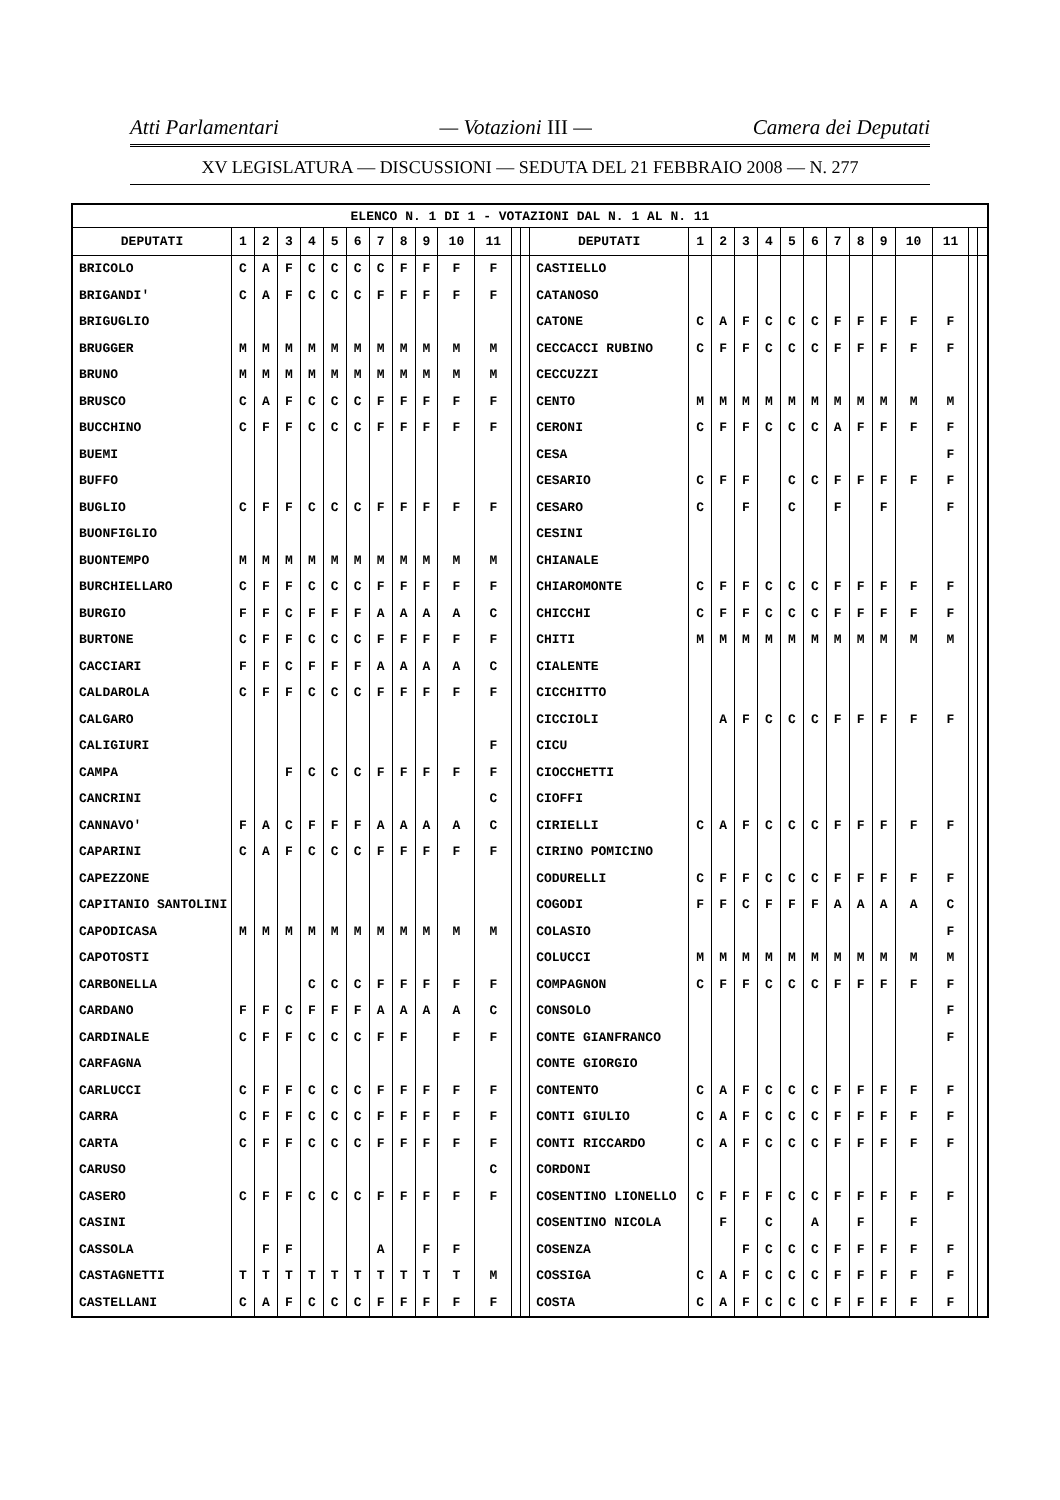Atti Parlamentari — Votazioni III — Camera dei Deputati
XV LEGISLATURA — DISCUSSIONI — SEDUTA DEL 21 FEBBRAIO 2008 — N. 277
| ELENCO N. 1 DI 1 - VOTAZIONI DAL N. 1 AL N. 11 | | | | | | | | | | | | | | | | | | | | | | | | | | | |
| DEPUTATI | 1 | 2 | 3 | 4 | 5 | 6 | 7 | 8 | 9 | 10 | 11 | | | DEPUTATI | 1 | 2 | 3 | 4 | 5 | 6 | 7 | 8 | 9 | 10 | 11 | | |
| BRICOLO | C | A | F | C | C | C | C | F | F | F | F | | | CASTIELLO | | | | | | | | | | | | | |
| BRIGANDI' | C | A | F | C | C | C | F | F | F | F | F | | | CATANOSO | | | | | | | | | | | | | |
| BRIGUGLIO | | | | | | | | | | | | | | CATONE | C | A | F | C | C | C | F | F | F | F | F | | |
| BRUGGER | M | M | M | M | M | M | M | M | M | M | M | | | CECCACCI RUBINO | C | F | F | C | C | C | F | F | F | F | F | | |
| BRUNO | M | M | M | M | M | M | M | M | M | M | M | | | CECCUZZI | | | | | | | | | | | | | |
| BRUSCO | C | A | F | C | C | C | F | F | F | F | F | | | CENTO | M | M | M | M | M | M | M | M | M | M | M | | |
| BUCCHINO | C | F | F | C | C | C | F | F | F | F | F | | | CERONI | C | F | F | C | C | C | A | F | F | F | F | | |
| BUEMI | | | | | | | | | | | | | | CESA | | | | | | | | | | | F | | |
| BUFFO | | | | | | | | | | | | | | CESARIO | C | F | F | | C | C | F | F | F | F | F | | |
| BUGLIO | C | F | F | C | C | C | F | F | F | F | F | | | CESARO | C | | F | | C | | F | | F | | F | | |
| BUONFIGLIO | | | | | | | | | | | | | | CESINI | | | | | | | | | | | | | |
| BUONTEMPO | M | M | M | M | M | M | M | M | M | M | M | | | CHIANALE | | | | | | | | | | | | | |
| BURCHIELLARO | C | F | F | C | C | C | F | F | F | F | F | | | CHIAROMONTE | C | F | F | C | C | C | F | F | F | F | F | | |
| BURGIO | F | F | C | F | F | F | A | A | A | A | C | | | CHICCHI | C | F | F | C | C | C | F | F | F | F | F | | |
| BURTONE | C | F | F | C | C | C | F | F | F | F | F | | | CHITI | M | M | M | M | M | M | M | M | M | M | M | | |
| CACCIARI | F | F | C | F | F | F | A | A | A | A | C | | | CIALENTE | | | | | | | | | | | | | |
| CALDAROLA | C | F | F | C | C | C | F | F | F | F | F | | | CICCHITTO | | | | | | | | | | | | | |
| CALGARO | | | | | | | | | | | | | | CICCIOLI | | A | F | C | C | C | F | F | F | F | F | | |
| CALIGIURI | | | | | | | | | | | F | | | CICU | | | | | | | | | | | | | |
| CAMPA | | | F | C | C | C | F | F | F | F | F | | | CIOCCHETTI | | | | | | | | | | | | | |
| CANCRINI | | | | | | | | | | | C | | | CIOFFI | | | | | | | | | | | | | |
| CANNAVO' | F | A | C | F | F | F | A | A | A | A | C | | | CIRIELLI | C | A | F | C | C | C | F | F | F | F | F | | |
| CAPARINI | C | A | F | C | C | C | F | F | F | F | F | | | CIRINO POMICINO | | | | | | | | | | | | | |
| CAPEZZONE | | | | | | | | | | | | | | CODURELLI | C | F | F | C | C | C | F | F | F | F | F | | |
| CAPITANIO SANTOLINI | | | | | | | | | | | | | | COGODI | F | F | C | F | F | F | A | A | A | A | C | | |
| CAPODICASA | M | M | M | M | M | M | M | M | M | M | M | | | COLASIO | | | | | | | | | | | F | | |
| CAPOTOSTI | | | | | | | | | | | | | | COLUCCI | M | M | M | M | M | M | M | M | M | M | M | | |
| CARBONELLA | | | | C | C | C | F | F | F | F | F | | | COMPAGNON | C | F | F | C | C | C | F | F | F | F | F | | |
| CARDANO | F | F | C | F | F | F | A | A | A | A | C | | | CONSOLO | | | | | | | | | | | F | | |
| CARDINALE | C | F | F | C | C | C | F | F | | F | F | | | CONTE GIANFRANCO | | | | | | | | | | | F | | |
| CARFAGNA | | | | | | | | | | | | | | CONTE GIORGIO | | | | | | | | | | | | | |
| CARLUCCI | C | F | F | C | C | C | F | F | F | F | F | | | CONTENTO | C | A | F | C | C | C | F | F | F | F | F | | |
| CARRA | C | F | F | C | C | C | F | F | F | F | F | | | CONTI GIULIO | C | A | F | C | C | C | F | F | F | F | F | | |
| CARTA | C | F | F | C | C | C | F | F | F | F | F | | | CONTI RICCARDO | C | A | F | C | C | C | F | F | F | F | F | | |
| CARUSO | | | | | | | | | | | C | | | CORDONI | | | | | | | | | | | | | |
| CASERO | C | F | F | C | C | C | F | F | F | F | F | | | COSENTINO LIONELLO | C | F | F | F | C | C | F | F | F | F | F | | |
| CASINI | | | | | | | | | | | | | | COSENTINO NICOLA | | F | | C | | A | | F | | F | | | |
| CASSOLA | | F | F | | | | A | | F | F | | | | COSENZA | | | F | C | C | C | F | F | F | F | F | | |
| CASTAGNETTI | T | T | T | T | T | T | T | T | T | T | M | | | COSSIGA | C | A | F | C | C | C | F | F | F | F | F | | |
| CASTELLANI | C | A | F | C | C | C | F | F | F | F | F | | | COSTA | C | A | F | C | C | C | F | F | F | F | F | | |